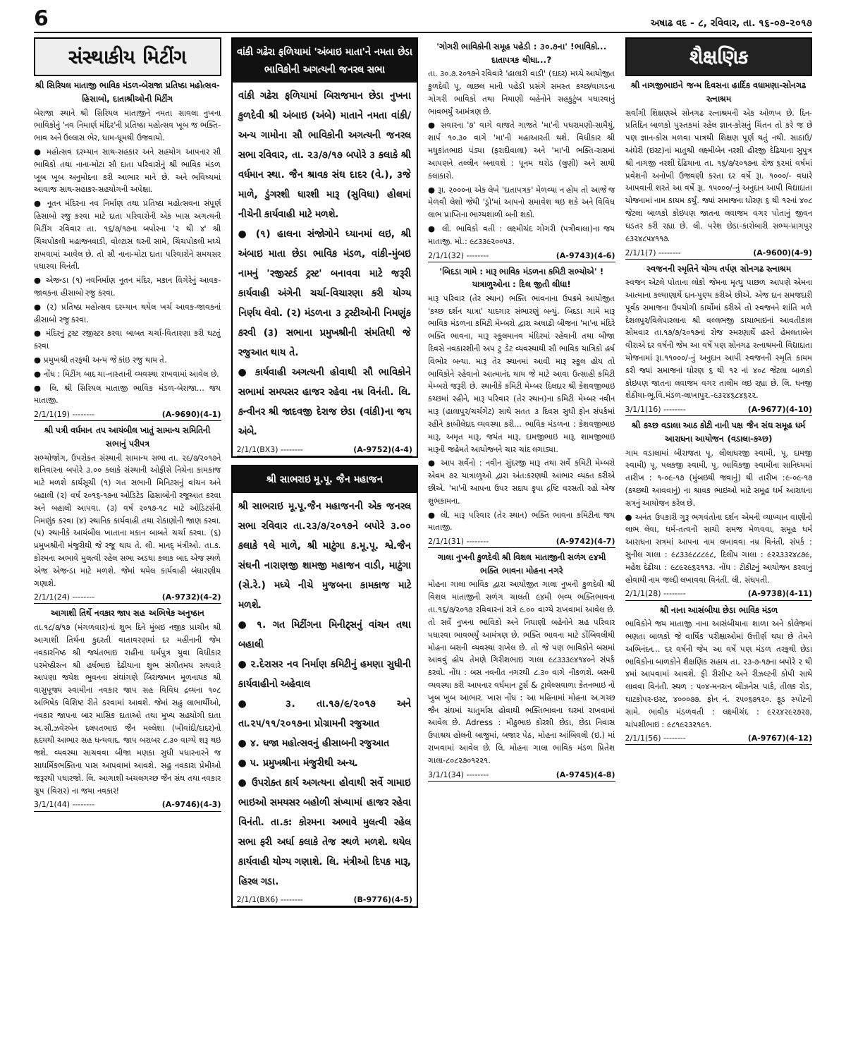6 અષાઢ વદ - ૮, રવિવાર, તા. ૧૬-૦૭-૨૦૧૭
સંસ્થાકીય મિટીંગ
શ્રી સિરિયલ માતાજી ભાવિક મંડળ-બેરાજા પ્રતિષ્ઠા મહોત્સવ-હિસાબો, દાતાશ્રીઓની મિટીંગ
બેરાજા સ્થાને શ્રી સિરિયલ માતાજીને નમતા સાવલા નુખના ભાવિકોનું 'નવ નિમાર્ણ મંદિર'ની પ્રતિષ્ઠા મહોત્સવ ખૂબ જ ભક્તિ-ભાવ અને ઉલ્લાસ ભેર, ધામ-ધૂમથી ઉજવાયો.
● મહોત્સવ દરમ્યાન સાથ-સહકાર અને સહયોગ આપનાર સૌ ભાવિકો તથા નાના-મોટા સૌ દાતા પરિવારોનું શ્રી ભાવિક મંડળ ખૂબ ખૂબ અનુમોદના કરી આભાર માને છે. અને ભવિષ્યમાં આવાજ સાથ-સહાકર-સહયોગની અપેક્ષા.
● નૂતન મંદિરના નવ નિર્માણ તથા પ્રતિષ્ઠા મહોત્સવના સંપૂર્ણ હિસાબો રજુ કરવા માટે દાતા પરિવારોની એક ખાસ અગત્યની મિટીંગ રવિવાર તા. ૧૬/૭/૧૭ના બપોરના '૨ થી ૪' શ્રી ચિંચપોકલી મહાજનવાડી, વોલ્ટાસ ઘરની સામે, ચિંચપોકલી મધ્યે રાખવામાં આવેલ છે. તો સૌ નાના-મોટા દાતા પરિવારોને સમયસર પધારવા વિનંતી.
● એજન્ડા (૧) નવનિર્માણ નૂતન મંદિર, મકાન વિગેરેનું આવક-જાવકના હીસાબો રજુ કરવા.
● (૨) પ્રતિષ્ઠા મહોત્સવ દરમ્યાન થયેલ ખર્ચ આવક-જાવકનાં હીસાબો રજુ કરવા.
● મંદિરનું ટ્રસ્ટ રજીસ્ટર કરવા બાબત ચર્ચા-વિતારણા કરી ઘટતું કરવા
● પ્રમુખશ્રી તરફથી અન્ય જે કાંઇ રજુ થાય તે.
● નોંધ : મિટીંગ બાદ ચા-નાસ્તાની વ્યવસ્થા રાખવામાં આવેલ છે.
● લિ. શ્રી સિરિયલ માતાજી ભાવિક મંડળ-બેરાજા... જય માતાજી.
2/1/1(19) -------- (A-9690)(4-1)
શ્રી પત્રી વર્ધમાન તપ આયંબીલ ખાતું સામાન્ય સમિતિની સભાનું પરીપત્ર
સભ્યોજોગ, ઉપરોક્ત સંસ્થાની સામાન્ય સભા તા. ૨૯/૭/૨૦૧૭ને શનિવારના બપોરે ૩.૦૦ કલાકે સંસ્થાની ઓફીસે નિચેના કામકાજ માટે મળશે કાર્યસૂચી (૧) ગત સભાની મિનિટસનું વાંચન અને બહાલી (૨) વર્ષ ૨૦૧૬-૧૭ના ઓડિટેડ હિસાબોની રજૂઆત કરવા અને બહાલી આપવા. (૩) વર્ષ ૨૦૧૭-૧૮ માટે ઓડિટર્સની નિમણુંક કરવા (૪) સ્થાનિક કાર્યવાહી તથા રોકાણોની જાણ કરવા. (૫) સ્થાનીકે આયંબીલ ખાતાના મકાન બાબતે ચર્ચા કરવા. (૬) પ્રમુખશ્રીની મંજુરીથી જે રજૂ થાય તે. લી. માનદ્ મંત્રીઓ. તા.ક. કોરમના અભાવે મુલત્વી રહેલ સભા અડધા કલાક બાદ એજ સ્થળે એજ એજન્ડા માટે મળશે. જેમાં થયેલ કાર્યવાહી બંધારણીય ગણાશે.
2/1/1(24) -------- (A-9732)(4-2)
આગાશી તિર્થે નવકાર જાપ સહ અભિષેક અનુષ્ઠાન
તા.૧૮/૭/૧૭ (મંગળવાર)નાં શુભ દિને મુંબઇ નજીક પ્રાચીન શ્રી આગાશી તિર્થના કુદરતી વાતાવરણમાં દર મહીનાની જેમ નવકારનિષ્ઠ શ્રી જયંતભાઇ રાહીના ધર્મપુત્ર યુવા વિધીકાર પરમેષ્ઠીરત્ન શ્રી હર્ષભાઇ દેઢીયાના શુભ સંગીતમય સથવારે આપણા જયેશ ભુવનના સંઘાંગણે બિરાજમાન મૂળનાયક શ્રી વાસુપૂજ્ય સ્વામીના નવકાર જાપ સહ વિવિધ દ્રવ્યના ૧૦૮ અભિષેક વિશિષ્ટ રીતે કરવામાં આવશે. જેમાં સહુ લાભાર્થીઓ, નવકાર જાપના બાર માસિક દાતાઓ તથા મુખ્ય સહયોગી દાતા અ.સૌ.ઝવેરબેન દલપતભાઇ જૈન મલ્લેશા (ખીવાંદી/દાદર)નો હૃદયથી આભાર સહ ધન્યવાદ. જાપ બરાબર ૮.૩૦ વાગ્યે શરૂ થઇ જશે. વ્યવસ્થા સાચવવા બીજા મણકા સુધી પધારનારને જ સાધર્મિકભક્તિના પાસ આપવામાં આવશે. સહુ નવકારા પ્રેમીઓ જરૂરથી પધારજો. લિ. આગાશી અચલગચ્છ જૈન સંઘ તથા નવકાર ગ્રુપ (વિરાર) ના જયા નવકાર!
3/1/1(44) -------- (A-9746)(4-3)
વાંકી ગઢેરા ફળિયામાં 'અંબાઇ માતા'ને નમતા છેડા ભાવિકોની અગત્યની જનરલ સભા
વાંકી ગઢેરા ફળિયામાં બિરાજમાન છેડા નુખના કુળદેવી શ્રી અંબાઇ (અંબે) માતાને નમતા વાંકી/ અન્ય ગામોના સૌ ભાવિકોની અગત્યની જનરલ સભા રવિવાર, તા. ૨૩/૭/૧૭ બપોરે ૩ કલાકે શ્રી વર્ધમાન સ્થા. જૈન શ્રાવક સંઘ દાદર (વે.), ૩જે માળે, ડુંગરશી ધારશી મારૂ (સુવિધા) હોલમાં નીચેની કાર્યવાહી માટે મળશે.
● (૧) હાલના સંજોગોને ધ્યાનમાં લઇ, શ્રી અંબાઇ માતા છેડા ભાવિક મંડળ, વાંકી-મુંબઇ નામનું 'રજીસ્ટર્ડ ટ્રસ્ટ' બનાવવા માટે જરૂરી કાર્યવાહી અંગેની ચર્ચા-વિચારણા કરી યોગ્ય નિર્ણય લેવો. (૨) મંડળના ૩ ટ્રસ્ટીઓની નિમણુંક કરવી (૩) સભાના પ્રમુખશ્રીની સંમતિથી જે રજુઆત થાય તે.
● કાર્યવાહી અગત્યની હોવાથી સૌ ભાવિકોને સભામાં સમયસર હાજર રહેવા નમ્ર વિનંતી. લિ. કન્વીનર શ્રી જાદવજી દેરાજ છેડા (વાંકી)ના જય અંબે.
2/1/1(BX3) -------- (A-9752)(4-4)
શ્રી સાભરાઇ મૂ.પૂ. જૈન મહાજન
શ્રી સાભરાઇ મૂ.પૂ.જૈન મહાજનની એક જનરલ સભા રવિવાર તા.૨૩/૭/૨૦૧૭ને બપોરે ૩.૦૦ કલાકે ૧લે માળે, શ્રી માટુંગા ક.મૂ.પૂ. શ્વે.જૈન સંઘની નારાણજી શામજી મહાજન વાડી, માટુંગા (સે.રે.) મધ્યે નીચે મુજબના કામકાજ માટે મળશે.
● ૧. ગત મિટીંગના મિનીટ્સનું વાંચન તથા બહાલી
● ૨.દેરાસર નવ નિર્માણ કમિટીનું હમણા સુધીની કાર્યવાહીનો અહેવાલ
● ૩. તા.૧૭/૯/૨૦૧૭ અને તા.૨૫/૧૧/૨૦૧૭ના પ્રોગ્રામની રજુઆત
● ૪. ધજા મહોત્સવનું હીસાબની રજુઆત
● ૫. પ્રમુખશ્રીના મંજુરીથી અન્ય.
● ઉપરોક્ત કાર્ય અગત્યના હોવાથી સર્વે ગામાઇ ભાઇઓ સમયસર બહોળી સંખ્યામાં હાજર રહેવા વિનંતી. તા.ક: કોરમના અભાવે મુલત્વી રહેલ સભા ફરી અર્ધા કલાકે તેજ સ્થળે મળશે. થયેલ કાર્યવાહી યોગ્ય ગણાશે. લિ. મંત્રીઓ દિપક મારૂ, હિરલ ગડા.
2/1/1(BX6) -------- (B-9776)(4-5)
'ગોગરી ભાવિકોની સમૂહ પહેડી : ૩૦.૭ના' !ભાવિકો... દાતાપત્રક લીધા...?
તા. ૩૦.૭.૨૦૧૭ને રવિવારે 'હાલારી વાડી' (દાદર) મધ્યે આયોજીત કુળદેવી પૂ. લાછલ માની પહેડી પ્રસંગે સમસ્ત કચ્છ/વાગડના ગોગરી ભાવિકો તથા નિયાણી બહેનોને સહકુટુંબ પધારવાનું ભાવભર્યું આમંત્રણ છે.
● સવારના '૭' વાગે વાજતે ગાજતે 'મા'ની પધરામણી-સામૈયું, શાર્પ ૧૦.૩૦ વાગે 'મા'ની મહાઆરતી થશે. વિધીકાર શ્રી મધુકાંતભાઇ પંડ્યા (ફરાદીવાલા) અને 'મા'ની ભક્તિ-રાસમાં આપણને તલ્લીન બનાવશે : પૂનમ ઘરોડ (લુણી) અને સાથી કલાકારો.
● રૂા. ૨૦૦૦ના એક લેખે 'દાતાપત્રક' મેળવ્યા ન હોય તો આજે જ મેળવી લેશો જેથી 'ડ્રો'માં આપનો સમાવેશ થઇ શકે અને વિવિધ લાભ પ્રાપ્તિના ભાગ્યશાળી બની શકો.
● લી. ભાવિકો વતી : લક્ષ્મીચંદ ગોગરી (પત્રીવાલા)ના જય માતાજી. મો.: ૯૮૩૩૯૨૦૦૫૩.
2/1/1(32) -------- (A-9743)(4-6)
'બિદડા ગામે : મારૂ ભાવિક મંડળના કમિટી સભ્યોએ' ! યાત્રાળુઓના : દિલ જીતી લીધા!
મારૂ પરિવાર (તેર સ્થાન) ભક્તિ ભાવનાના ઉપક્રમે આયોજીત 'કચ્છ દર્શન યાત્રા' યાદગાર સંભારણું બન્યું. બિદડા ગામે મારૂ ભાવિક મંડળના કમિટી મેમ્બરો દ્વારા અષાઢી બીજના 'મા'ના મંદિરે ભક્તિ ભાવના, મારૂ સ્કૂલમાનવ મંદિરમાં રહેવાની તથા બીજા દિવસે નવકારશીની અપ ટુ ડેટ વ્યવસ્થાથી સૌ ભાવિક યાત્રિકો હર્ષ વિભોર બન્યા. મારૂ તેર સ્થાનમાં આવી મારૂ સ્કૂલ હોય તો ભાવિકોને રહેવાનો આત્માનંદ થાય જે માટે આવા ઉત્સાહી કમિટી મેમ્બરો જરૂરી છે. સ્થાનીકે કમિટી મેમ્બર દિલદાર શ્રી કેશવજીભાઇ કચ્છમાં રહીને, મારૂ પરિવાર (તેર સ્થાન)ના કમિટી મેમ્બર નવીન મારૂ (હાલાપુર/ચર્ચગેટ) સાથે સતત ૩ દિવસ સુધી ફોન સંપર્કમાં રહીને કાબીલેદાદ વ્યવસ્થા કરી... ભાવિક મંડળના : કેશવજીભાઇ મારૂ, અમૃત મારૂ, જયંત મારૂ, દામજીભાઇ મારૂ, શામજીભાઇ મારૂની જહેમતે આયોજનને ચાર ચાંદ લગાડ્યા.
● આપ સર્વેનો : નવીન સુંદરજી મારૂ તથા સર્વે કમિટી મેમ્બરો એવમ ૭૨ યાત્રાળુઓ દ્વારા અંતઃકરણથી આભાર વ્યક્ત કરીએ છીએ. 'મા'ની આપના ઉપર સદાય કૃપા દ્રષ્ટિ વરસતી રહો એજ શુભકામના.
● લી. મારૂ પરિવાર (તેર સ્થાન) ભક્તિ ભાવના કમિટીના જય માતાજી.
2/1/1(31) -------- (A-9742)(4-7)
ગાલા નુખની કુળદેવી શ્રી વિશલ માતાજીની સળંગ ૯૪મી ભક્તિ ભાવના મોહના નગરે
મોહના ગાલા ભાવિક દ્વારા આયોજીત ગાલા નુખની કુળદેવી શ્રી વિશલ માતાજીની સળંગ ચાલતી ૯૪મી ભવ્ય ભક્તિભાવના તા.૧૬/૭/૨૦૧૭ રવિવારનાં રાત્રે ૯.૦૦ વાગ્યે રાખવામાં આવેલ છે. તો સર્વે નુખના ભાવિકો અને નિયાણી બહેનોને સહ પરિવાર પધારવા ભાવભર્યું આમંત્રણ છે. ભક્તિ ભાવના માટે ડોંબિવલીથી મોહના બસની વ્યવસ્થા રાખેલ છે. તો જે પણ ભાવિકોને બસમાં આવવું હોય તેમણે ગિરીશભાઇ ગાલા ૯૮૩૩૩૯૪૧૪૦ને સંપર્ક કરવો. નોંધ : બસ નવનીત નગરથી ૮.૩૦ વાગે નીકળશે. બસની વ્યવસ્થા કરી આપનાર વર્ધમાન ટુર્સ & ટ્રાવેલ્સવાળા કેતનભાઇ નો ખુબ ખુબ આભાર. ખાસ નોંધ : આ મહિનામાં મોહના અ.ગચ્છ જૈન સંઘમાં ચાતુર્માસ હોવાથી ભક્તિભાવના ઘરમાં રાખવામાં આવેલ છે. Adress : મીઠુભાઇ કોરશી છેડા, છેડા નિવાસ ઉપાશ્રય હોલની બાજુમાં, બજાર પેઠ, મોહના આંબિવલી (ઇ.) માં રાખવામાં આવેલ છે. લિ. મોહના ગાલા ભાવિક મંડળ પ્રિતેશ ગાલા-૮૦૮૨૭૦૧૨૨૧.
3/1/1(34) -------- (A-9745)(4-8)
શૈક્ષણિક
શ્રી નાગજીભાઇને જન્મ દિવસના હાર્દિક વધામણા-સોનગઢ રત્નાશ્રમ
સર્વાંગી શિક્ષણએ સોનગઢ રત્નાશ્રમની એક ઓળખ છે. દિન-પ્રતિદિન બાળકો પુસ્તકમાં રહેલ જ્ઞાન-કોસનું ચિંતન તો કરે જ છે પણ જ્ઞાન-કોસ મળવા પાત્રથી શિક્ષણ પૂર્ણ થતું નથી. સાઠાઉ/અંધેરી (ઇસ્ટ)નાં માતુશ્રી લક્ષ્મીબેન નરશી હીરજી દેઢિયાના સુપુત્ર શ્રી નાગજી નરશી દેઢિયાના તા. ૧૬/૭/૨૦૧૭ના રોજ ૬૨માં વર્ષમાં પ્રવેશની અનોખી ઉજવણી કરતા દર વર્ષે રૂા. ૧૦૦૦/- વધારે આપવાની શરતે આ વર્ષે રૂા. ૧૫૦૦૦/-નું અનુદાન આપી વિદ્યાદાતા યોજનામાં નામ કાયમ કર્યું. જ્યાં સમાજના ધોરણ ૬ થી ૧૨નાં ૪૦૮ જેટલા બાળકો કોઇપણ જાતના લવાજમ વગર પોતાનું જીવન ઘડતર કરી રહ્યા છે. લી. પરેશ છેડા-કારોબારી સભ્ય-પ્રાગપુર ૯૩૨૪૮૫૪૧૧૭.
2/1/1(7) -------- (A-9600)(4-9)
સ્વજનની સ્મૃતિને યોગ્ય તર્પણ સોનગઢ રત્નાશ્રમ
સ્વજન એટલે પોતાના લોકો જેમના મૃત્યુ પાછળ આપણે એમના આત્માના કલ્યાણાર્થે દાન-પુણ્ય કરીએ છીએ. એજ દાન સમજદારી પૂર્વક સમાજના ઉપયોગી કાર્યોમાં કરીએ તો સ્વજનને શાંતિ મળે દેશલપુર/વિલેપારલાના શ્રી વલ્લભજી ડાયાભાઇનાં આવતીકાલ સોમવાર તા.૧૭/૭/૨૦૧૭નાં રોજ સ્મરણાર્થે હસ્તે હેમલતાબેન વીરાએ દર વર્ષની જેમ આ વર્ષે પણ સોનગઢ રત્નાશ્રમની વિદ્યાદાતા યોજનામાં રૂા.૧૧૦૦૦/-નું અનુદાન આપી સ્વજનની સ્મૃતિ કાયમ કરી જ્યાં સમાજનાં ધોરણ ૬ થી ૧૨ નાં ૪૦૮ જેટલા બાળકો કોઇપણ જાતના લવાજમ વગર તાલીમ લઇ રહ્યા છે. લિ. ધનજી શેઠીયા-ભૂ.વિ.મંડળ-લાખાપુર.-૯૩૨૪૬૮૪૬૨૨.
3/1/1(16) -------- (A-9677)(4-10)
શ્રી કચ્છ વડાલા આઠ કોટી નાની પક્ષ જૈન સંઘ સમૂહ ધર્મ આરાધના આયોજન (વડાલા-કચ્છ)
ગામ વડાલામાં બીરાજતા પૂ. લીલાધરજી સ્વામી, પૂ. દામજી સ્વામી) પૂ. પલકજી સ્વામી, પૂ. ભાવિકજી સ્વામીના સાનિધ્યમાં તારીખ : ૧-૦૯-૧૭ (મુંબઇથી જવાનું) થી તારીખ :૯-૦૯-૧૭ (કચ્છથી આવવાનું) ના શ્રાવક ભાઇઓ માટે સમૂહ ધર્મ આરાધના સત્રનું આયોજન કરેલ છે.
● અનંત ઉપકારી ગુરૂ ભગવંતોના દર્શન એમની વ્યાખ્યાન વાણીનો લાભ લેવા, ધર્મ-તત્વની સાચી સમજ મેળવવા, સમૂહ ધર્મ આરાધના સત્રમાં આપના નામ લખાવવા નમ્ર વિનંતી. સંપર્ક : સુનીલ ગાલા : ૯૮૩૩૯૮૮૮૯૮, દિલીપ ગાલા : ૯૨૨૩૩૨૪૮૭૯, મહેશ દેઢીયા : ૯૮૯૨૯૬૨૧૧૩. નોંધ : ટીકીટનું આયોજન કરવાનું હોવાથી નામ જલ્દી લખાવવા વિનંતી. લી. સંઘપતી.
2/1/1(28) -------- (A-9738)(4-11)
શ્રી નાના આસંબીયા છેડા ભાવિક મંડળ
ભાવિકોને જય માતાજી નાના આસંબીયાના શાળા અને કોલેજમાં ભણતા બાળકો જે વાર્ષિક પરીક્ષાઓમાં ઉત્તીર્ણ થયા છે તેમને અભિનંદન... દર વર્ષની જેમ આ વર્ષે પણ મંડળ તરફથી છેડા ભાવિકોના બાળકોને શૈક્ષણિક સહાય તા. ૨૩-૭-૧૭ના બપોરે ૨ થી ૪માં આપવામાં આવશે. ફી રીસીપ્ટ અને રીઝલ્ટની કોપી સાથે લાવવા વિનંતી. સ્થળ : ૫૦૪-મનરત્ન બીઝનેસ પાર્ક, તીલક રોડ, ઘાટકોપર-ઇસ્ટ, ૪૦૦૦૭૭. ફોન નં. ૨૫૦૬૭૧૨૦. ફૂડ સ્પોટની સામે. ભાવીક મંડળવતી : લક્ષ્મીચંદ : ૯૨૨૪૨૯૨૭૨૭, ચાંપશીભાઇ : ૯૮૧૯૨૩૨૧૯૧.
2/1/1(56) -------- (A-9767)(4-12)